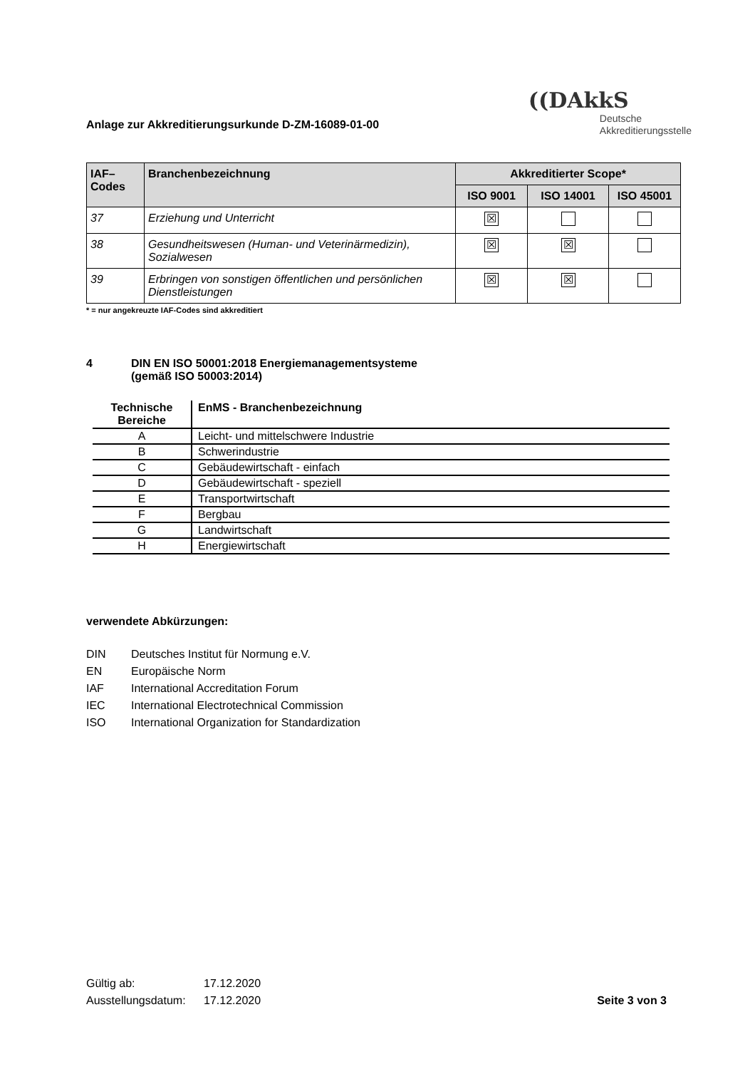Anlage zur Akkreditierungsurkunde D-ZM-16089-01-00
((DAkkS
Deutsche
Akkreditierungsstelle
| IAF– Codes | Branchenbezeichnung | Akkreditierter Scope* | | |
| --- | --- | --- | --- | --- |
| | | ISO 9001 | ISO 14001 | ISO 45001 |
| 37 | Erziehung und Unterricht | ☒ | | |
| 38 | Gesundheitswesen (Human- und Veterinärmedizin), Sozialwesen | ☒ | ☒ | |
| 39 | Erbringen von sonstigen öffentlichen und persönlichen Dienstleistungen | ☒ | ☒ | |
* = nur angekreuzte IAF-Codes sind akkreditiert
4 DIN EN ISO 50001:2018 Energiemanagementsysteme
(gemäß ISO 50003:2014)
| Technische Bereiche | EnMS - Branchenbezeichnung |
| --- | --- |
| A | Leicht- und mittelschwere Industrie |
| B | Schwerindustrie |
| C | Gebäudewirtschaft - einfach |
| D | Gebäudewirtschaft - speziell |
| E | Transportwirtschaft |
| F | Bergbau |
| G | Landwirtschaft |
| H | Energiewirtschaft |
verwendete Abkürzungen:
DIN Deutsches Institut für Normung e.V.
EN Europäische Norm
IAF International Accreditation Forum
IEC International Electrotechnical Commission
ISO International Organization for Standardization
Gültig ab: 17.12.2020
Ausstellungsdatum: 17.12.2020
Seite 3 von 3